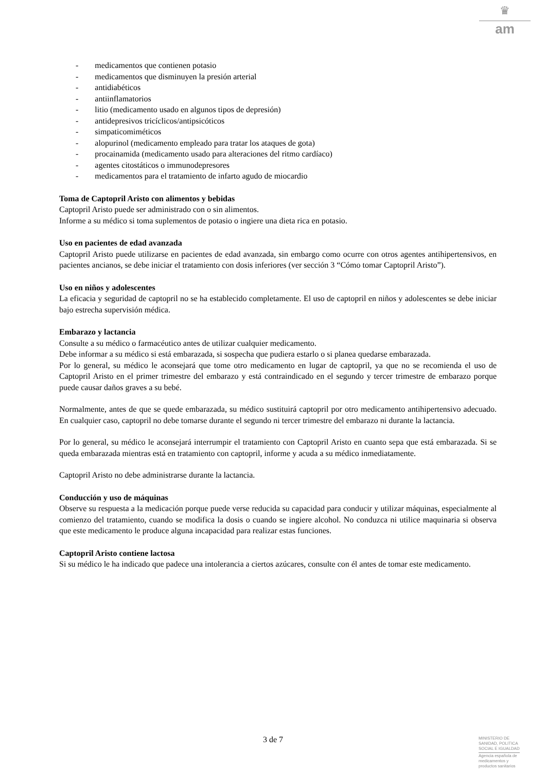♛
am
- medicamentos que contienen potasio
- medicamentos que disminuyen la presión arterial
- antidiabéticos
- antiinflamatorios
- litio (medicamento usado en algunos tipos de depresión)
- antidepresivos tricíclicos/antipsicóticos
- simpaticomiméticos
- alopurinol (medicamento empleado para tratar los ataques de gota)
- procainamida (medicamento usado para alteraciones del ritmo cardíaco)
- agentes citostáticos o immunodepresores
- medicamentos para el tratamiento de infarto agudo de miocardio
Toma de Captopril Aristo con alimentos y bebidas
Captopril Aristo puede ser administrado con o sin alimentos.
Informe a su médico si toma suplementos de potasio o ingiere una dieta rica en potasio.
Uso en pacientes de edad avanzada
Captopril Aristo puede utilizarse en pacientes de edad avanzada, sin embargo como ocurre con otros agentes antihipertensivos, en pacientes ancianos, se debe iniciar el tratamiento con dosis inferiores (ver sección 3 “Cómo tomar Captopril Aristo”).
Uso en niños y adolescentes
La eficacia y seguridad de captopril no se ha establecido completamente. El uso de captopril en niños y adolescentes se debe iniciar bajo estrecha supervisión médica.
Embarazo y lactancia
Consulte a su médico o farmacéutico antes de utilizar cualquier medicamento.
Debe informar a su médico si está embarazada, si sospecha que pudiera estarlo o si planea quedarse embarazada.
Por lo general, su médico le aconsejará que tome otro medicamento en lugar de captopril, ya que no se recomienda el uso de Captopril Aristo en el primer trimestre del embarazo y está contraindicado en el segundo y tercer trimestre de embarazo porque puede causar daños graves a su bebé.
Normalmente, antes de que se quede embarazada, su médico sustituirá captopril por otro medicamento antihipertensivo adecuado. En cualquier caso, captopril no debe tomarse durante el segundo ni tercer trimestre del embarazo ni durante la lactancia.
Por lo general, su médico le aconsejará interrumpir el tratamiento con Captopril Aristo en cuanto sepa que está embarazada. Si se queda embarazada mientras está en tratamiento con captopril, informe y acuda a su médico inmediatamente.
Captopril Aristo no debe administrarse durante la lactancia.
Conducción y uso de máquinas
Observe su respuesta a la medicación porque puede verse reducida su capacidad para conducir y utilizar máquinas, especialmente al comienzo del tratamiento, cuando se modifica la dosis o cuando se ingiere alcohol. No conduzca ni utilice maquinaria si observa que este medicamento le produce alguna incapacidad para realizar estas funciones.
Captopril Aristo contiene lactosa
Si su médico le ha indicado que padece una intolerancia a ciertos azúcares, consulte con él antes de tomar este medicamento.
3 de 7
MINISTERIO DE
SANIDAD, POLITICA
SOCIAL E IGUALDAD
Agencia española de
medicamentos y
productos sanitarios